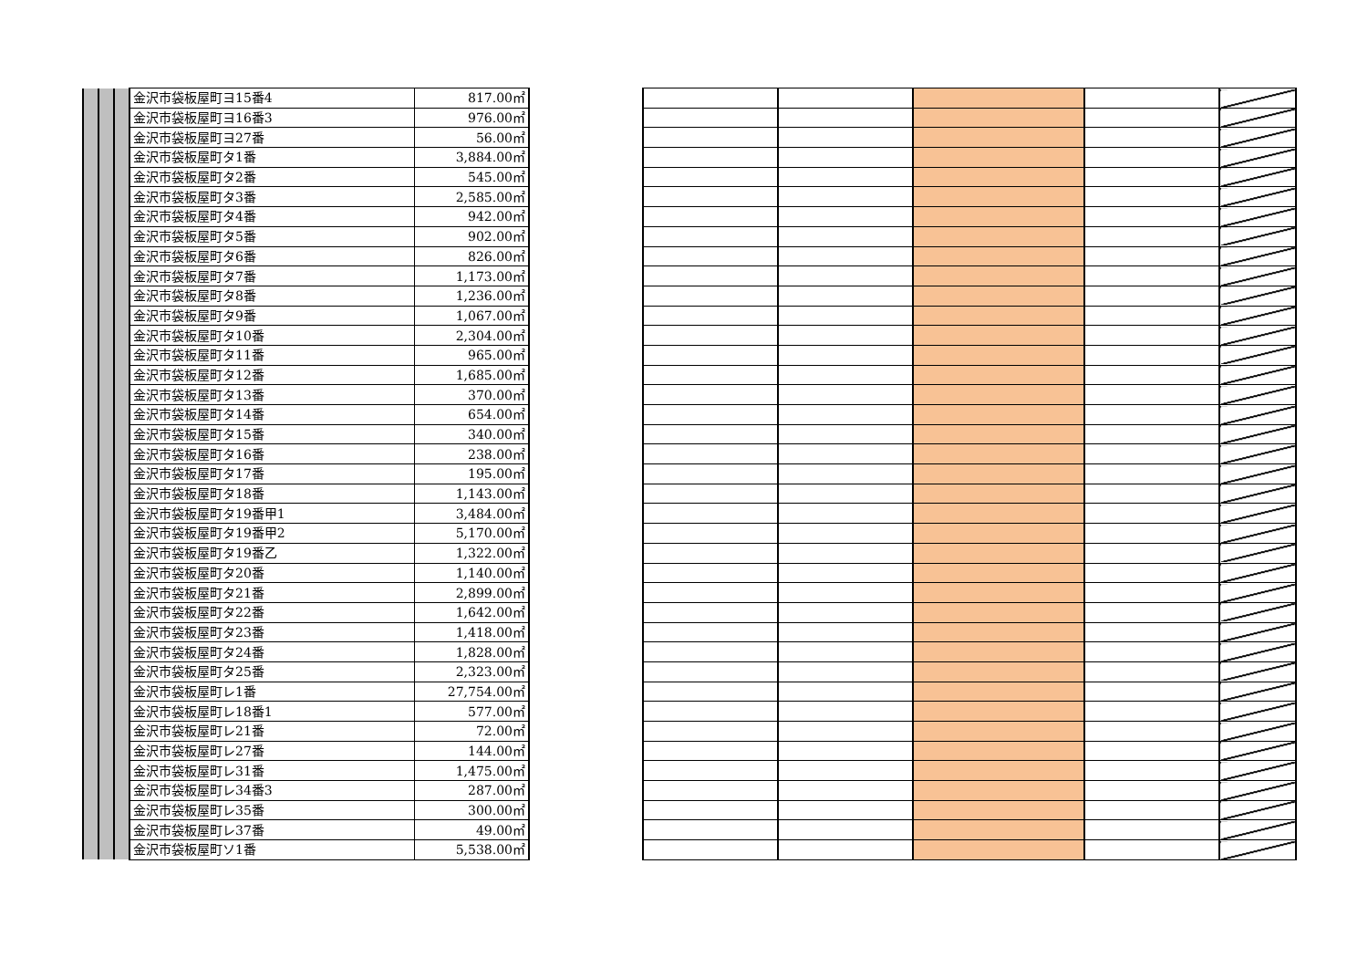| | | | 金沢市袋板屋町ヨ15番4 | 817.00㎡ |
| | | | 金沢市袋板屋町ヨ16番3 | 976.00㎡ |
| | | | 金沢市袋板屋町ヨ27番 | 56.00㎡ |
| | | | 金沢市袋板屋町タ1番 | 3,884.00㎡ |
| | | | 金沢市袋板屋町タ2番 | 545.00㎡ |
| | | | 金沢市袋板屋町タ3番 | 2,585.00㎡ |
| | | | 金沢市袋板屋町タ4番 | 942.00㎡ |
| | | | 金沢市袋板屋町タ5番 | 902.00㎡ |
| | | | 金沢市袋板屋町タ6番 | 826.00㎡ |
| | | | 金沢市袋板屋町タ7番 | 1,173.00㎡ |
| | | | 金沢市袋板屋町タ8番 | 1,236.00㎡ |
| | | | 金沢市袋板屋町タ9番 | 1,067.00㎡ |
| | | | 金沢市袋板屋町タ10番 | 2,304.00㎡ |
| | | | 金沢市袋板屋町タ11番 | 965.00㎡ |
| | | | 金沢市袋板屋町タ12番 | 1,685.00㎡ |
| | | | 金沢市袋板屋町タ13番 | 370.00㎡ |
| | | | 金沢市袋板屋町タ14番 | 654.00㎡ |
| | | | 金沢市袋板屋町タ15番 | 340.00㎡ |
| | | | 金沢市袋板屋町タ16番 | 238.00㎡ |
| | | | 金沢市袋板屋町タ17番 | 195.00㎡ |
| | | | 金沢市袋板屋町タ18番 | 1,143.00㎡ |
| | | | 金沢市袋板屋町タ19番甲1 | 3,484.00㎡ |
| | | | 金沢市袋板屋町タ19番甲2 | 5,170.00㎡ |
| | | | 金沢市袋板屋町タ19番乙 | 1,322.00㎡ |
| | | | 金沢市袋板屋町タ20番 | 1,140.00㎡ |
| | | | 金沢市袋板屋町タ21番 | 2,899.00㎡ |
| | | | 金沢市袋板屋町タ22番 | 1,642.00㎡ |
| | | | 金沢市袋板屋町タ23番 | 1,418.00㎡ |
| | | | 金沢市袋板屋町タ24番 | 1,828.00㎡ |
| | | | 金沢市袋板屋町タ25番 | 2,323.00㎡ |
| | | | 金沢市袋板屋町レ1番 | 27,754.00㎡ |
| | | | 金沢市袋板屋町レ18番1 | 577.00㎡ |
| | | | 金沢市袋板屋町レ21番 | 72.00㎡ |
| | | | 金沢市袋板屋町レ27番 | 144.00㎡ |
| | | | 金沢市袋板屋町レ31番 | 1,475.00㎡ |
| | | | 金沢市袋板屋町レ34番3 | 287.00㎡ |
| | | | 金沢市袋板屋町レ35番 | 300.00㎡ |
| | | | 金沢市袋板屋町レ37番 | 49.00㎡ |
| | | | 金沢市袋板屋町ソ1番 | 5,538.00㎡ |